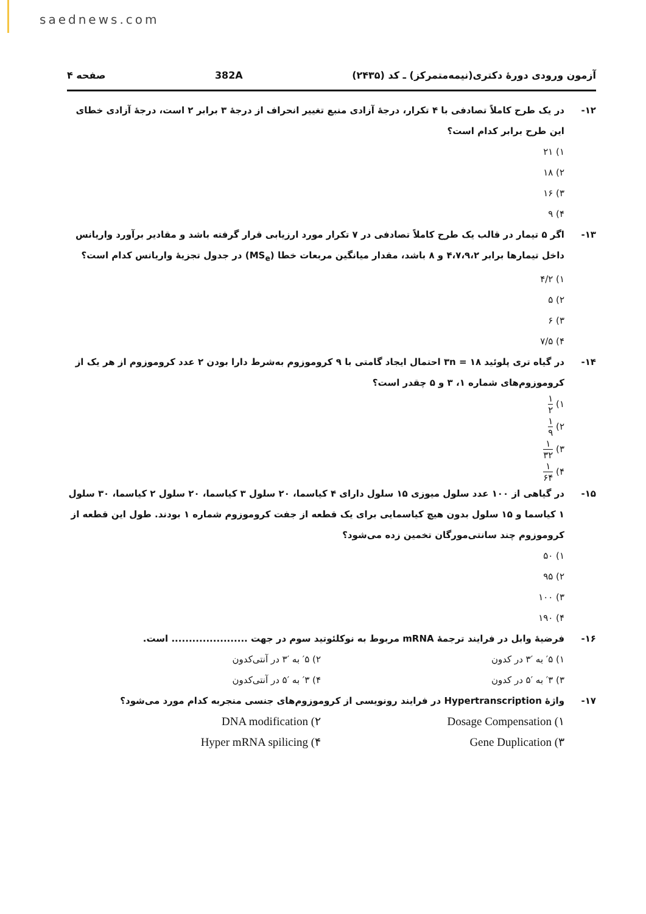saednews.com
آزمون ورودی دورهٔ دکتری(نیمه‌متمرکز) ـ کد (۲۴۳۵) 382A صفحه ۴
۱۲- در یک طرح کاملاً تصادفی با ۴ تکرار، درجهٔ آزادی منبع تغییر انحراف از درجهٔ ۳ برابر ۲ است، درجهٔ آزادی خطای این طرح برابر کدام است؟
۱) ۲۱
۲) ۱۸
۳) ۱۶
۴) ۹
۱۳- اگر ۵ تیمار در قالب یک طرح کاملاً تصادفی در ۷ تکرار مورد ارزیابی قرار گرفته باشد و مقادیر برآورد واریانس داخل تیمارها برابر ۴،۷،۹،۲ و ۸ باشد، مقدار میانگین مربعات خطا (MS<sub>e</sub>) در جدول تجزیهٔ واریانس کدام است؟
۱) ۴/۲
۲) ۵
۳) ۶
۴) ۷/۵
۱۴- در گیاه تری پلوئید ۱۸ = ۳n احتمال ایجاد گامتی با ۹ کروموزوم به‌شرط دارا بودن ۲ عدد کروموزوم از هر یک از کروموزوم‌های شماره ۱، ۳ و ۵ چقدر است؟
۱) ۱ ۲
۲) ۱ ۹
۳) ۱ ۳۲
۴) ۱ ۶۴
۱۵- در گیاهی از ۱۰۰ عدد سلول میوزی ۱۵ سلول دارای ۴ کیاسما، ۲۰ سلول ۳ کیاسما، ۲۰ سلول ۲ کیاسما، ۳۰ سلول ۱ کیاسما و ۱۵ سلول بدون هیچ کیاسمایی برای یک قطعه از جفت کروموزوم شماره ۱ بودند. طول این قطعه از کروموزوم چند سانتی‌مورگان تخمین زده می‌شود؟
۱) ۵۰
۲) ۹۵
۳) ۱۰۰
۴) ۱۹۰
۱۶- فرضیهٔ وابل در فرایند ترجمهٔ mRNA مربوط به نوکلئوتید سوم در جهت ...................... است.
۱) ′۵ به ′۳ در کدون ۲) ′۵ به ′۳ در آنتی‌کدون
۳) ′۳ به ′۵ در کدون ۴) ′۳ به ′۵ در آنتی‌کدون
۱۷- واژهٔ Hypertranscription در فرایند رونویسی از کروموزوم‌های جنسی منجربه کدام مورد می‌شود؟
۱) Dosage Compensation ۲) DNA modification
۳) Gene Duplication ۴) Hyper mRNA spilicing